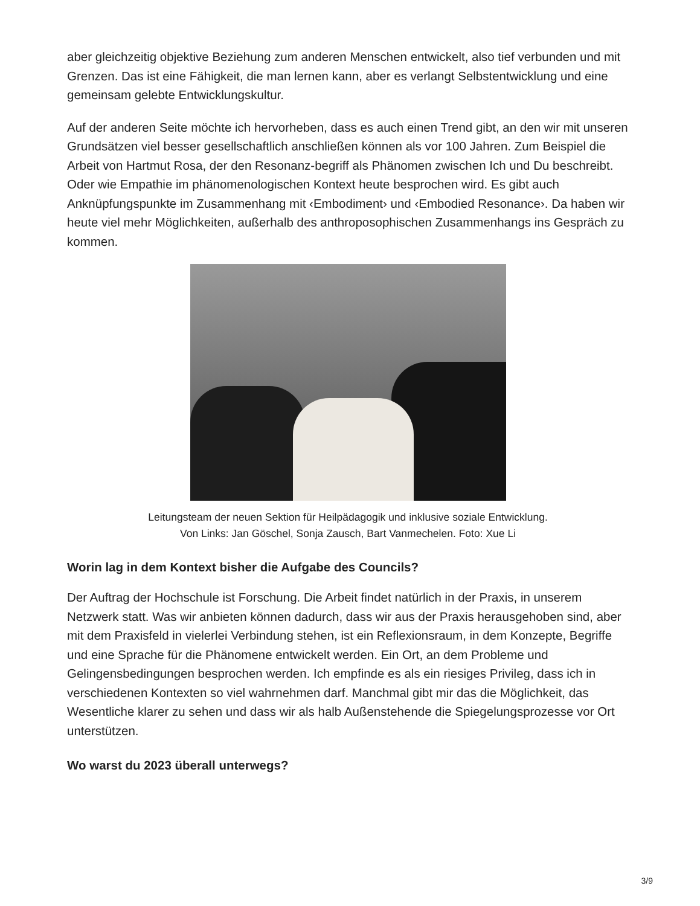aber gleichzeitig objektive Beziehung zum anderen Menschen entwickelt, also tief verbunden und mit Grenzen. Das ist eine Fähigkeit, die man lernen kann, aber es verlangt Selbstentwicklung und eine gemeinsam gelebte Entwicklungskultur.
Auf der anderen Seite möchte ich hervorheben, dass es auch einen Trend gibt, an den wir mit unseren Grundsätzen viel besser gesellschaftlich anschließen können als vor 100 Jahren. Zum Beispiel die Arbeit von Hartmut Rosa, der den Resonanz-begriff als Phänomen zwischen Ich und Du beschreibt. Oder wie Empathie im phänomenologischen Kontext heute besprochen wird. Es gibt auch Anknüpfungspunkte im Zusammenhang mit ‹Embodiment› und ‹Embodied Resonance›. Da haben wir heute viel mehr Möglichkeiten, außerhalb des anthroposophischen Zusammenhangs ins Gespräch zu kommen.
Leitungsteam der neuen Sektion für Heilpädagogik und inklusive soziale Entwicklung. Von Links: Jan Göschel, Sonja Zausch, Bart Vanmechelen. Foto: Xue Li
Worin lag in dem Kontext bisher die Aufgabe des Councils?
Der Auftrag der Hochschule ist Forschung. Die Arbeit findet natürlich in der Praxis, in unserem Netzwerk statt. Was wir anbieten können dadurch, dass wir aus der Praxis herausgehoben sind, aber mit dem Praxisfeld in vielerlei Verbindung stehen, ist ein Reflexionsraum, in dem Konzepte, Begriffe und eine Sprache für die Phänomene entwickelt werden. Ein Ort, an dem Probleme und Gelingensbedingungen besprochen werden. Ich empfinde es als ein riesiges Privileg, dass ich in verschiedenen Kontexten so viel wahrnehmen darf. Manchmal gibt mir das die Möglichkeit, das Wesentliche klarer zu sehen und dass wir als halb Außenstehende die Spiegelungsprozesse vor Ort unterstützen.
Wo warst du 2023 überall unterwegs?
3/9